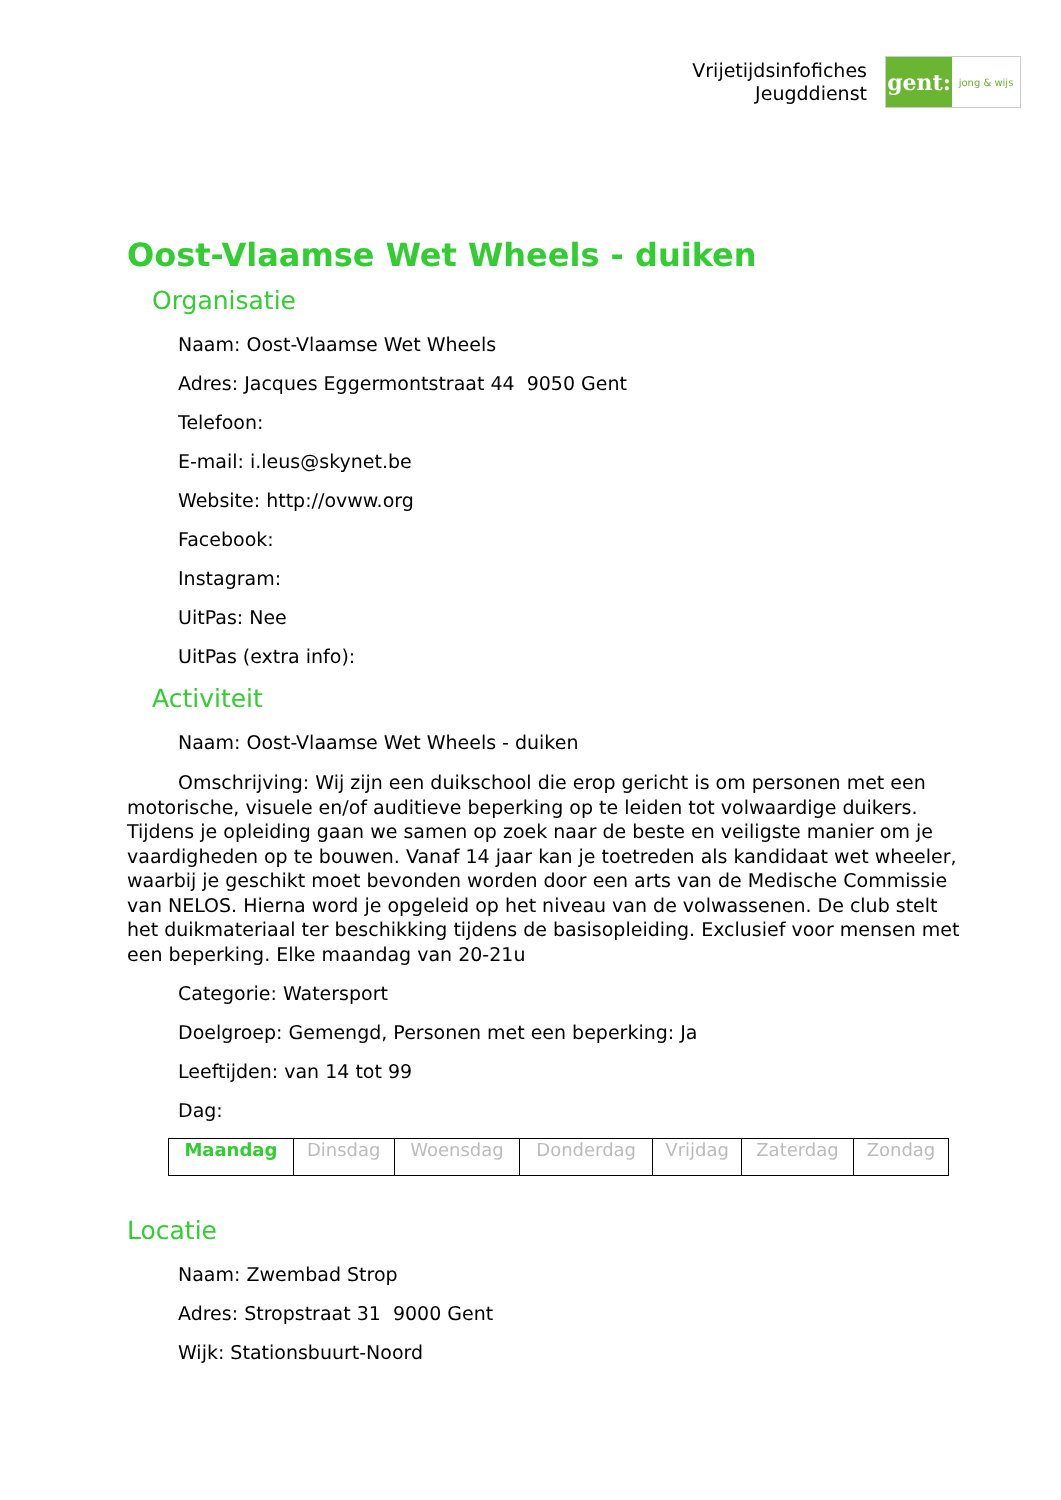Vrijetijdsinfofiches
Jeugddienst
gent:
jong & wijs
Oost-Vlaamse Wet Wheels - duiken
Organisatie
Naam: Oost-Vlaamse Wet Wheels
Adres: Jacques Eggermontstraat 44 9050 Gent
Telefoon:
E-mail: i.leus@skynet.be
Website: http://ovww.org
Facebook:
Instagram:
UitPas: Nee
UitPas (extra info):
Activiteit
Naam: Oost-Vlaamse Wet Wheels - duiken
Omschrijving: Wij zijn een duikschool die erop gericht is om personen met een motorische, visuele en/of auditieve beperking op te leiden tot volwaardige duikers. Tijdens je opleiding gaan we samen op zoek naar de beste en veiligste manier om je vaardigheden op te bouwen. Vanaf 14 jaar kan je toetreden als kandidaat wet wheeler, waarbij je geschikt moet bevonden worden door een arts van de Medische Commissie van NELOS. Hierna word je opgeleid op het niveau van de volwassenen. De club stelt het duikmateriaal ter beschikking tijdens de basisopleiding. Exclusief voor mensen met een beperking. Elke maandag van 20-21u
Categorie: Watersport
Doelgroep: Gemengd, Personen met een beperking: Ja
Leeftijden: van 14 tot 99
Dag:
| Maandag | Dinsdag | Woensdag | Donderdag | Vrijdag | Zaterdag | Zondag |
Locatie
Naam: Zwembad Strop
Adres: Stropstraat 31 9000 Gent
Wijk: Stationsbuurt-Noord